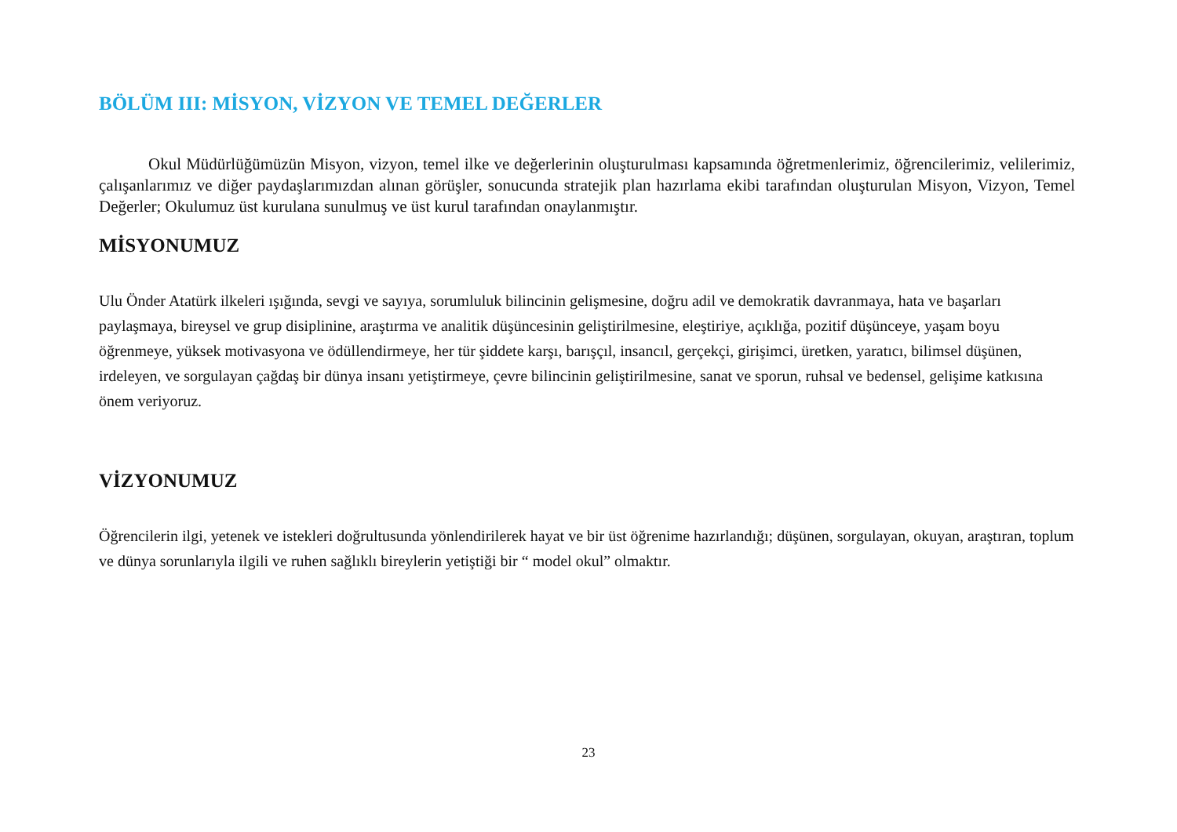BÖLÜM III: MİSYON, VİZYON VE TEMEL DEĞERLER
Okul Müdürlüğümüzün Misyon, vizyon, temel ilke ve değerlerinin oluşturulması kapsamında öğretmenlerimiz, öğrencilerimiz, velilerimiz, çalışanlarımız ve diğer paydaşlarımızdan alınan görüşler, sonucunda stratejik plan hazırlama ekibi tarafından oluşturulan Misyon, Vizyon, Temel Değerler; Okulumuz üst kurulana sunulmuş ve üst kurul tarafından onaylanmıştır.
MİSYONUMUZ
Ulu Önder Atatürk ilkeleri ışığında, sevgi ve sayıya, sorumluluk bilincinin gelişmesine, doğru adil ve demokratik davranmaya, hata ve başarları paylaşmaya, bireysel ve grup disiplinine, araştırma ve analitik düşüncesinin geliştirilmesine, eleştiriye, açıklığa, pozitif düşünceye, yaşam boyu öğrenmeye, yüksek motivasyona ve ödüllendirmeye, her tür şiddete karşı, barışçıl, insancıl, gerçekçi, girişimci, üretken, yaratıcı, bilimsel düşünen, irdeleyen, ve sorgulayan çağdaş bir dünya insanı yetiştirmeye, çevre bilincinin geliştirilmesine, sanat ve sporun, ruhsal ve bedensel, gelişime katkısına önem veriyoruz.
VİZYONUMUZ
Öğrencilerin ilgi, yetenek ve istekleri doğrultusunda yönlendirilerek hayat ve bir üst öğrenime hazırlandığı; düşünen, sorgulayan, okuyan, araştıran, toplum ve dünya sorunlarıyla ilgili ve ruhen sağlıklı bireylerin yetiştiği bir “ model okul” olmaktır.
23